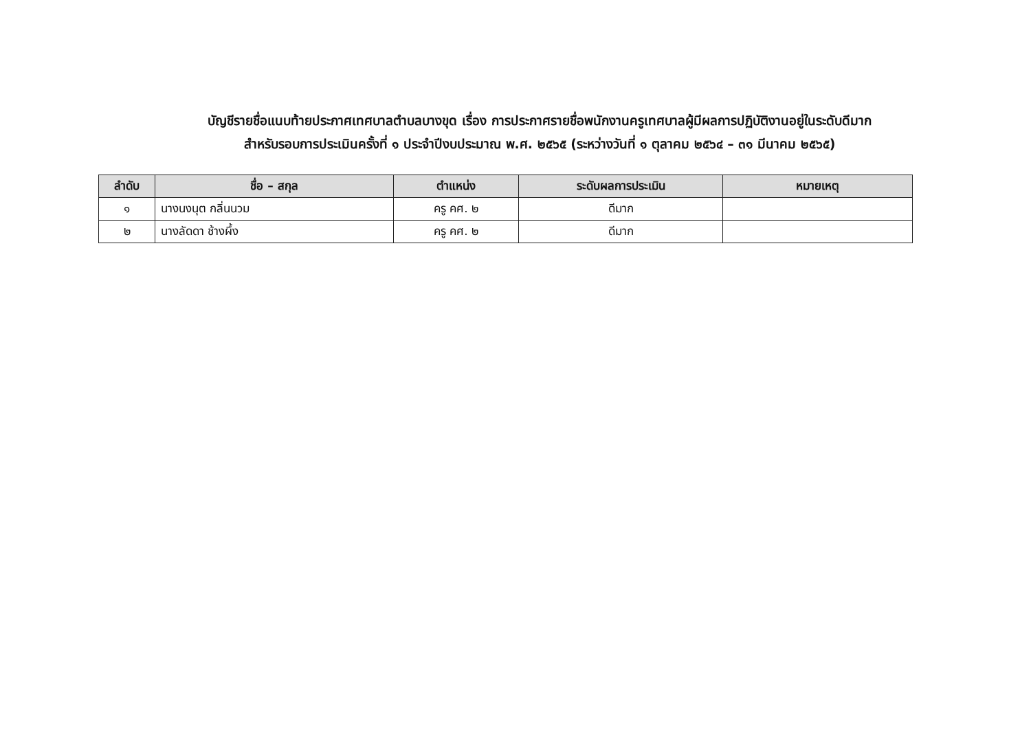บัญชีรายชื่อแนบท้ายประกาศเทศบาลตำบลบางขุด เรื่อง การประกาศรายชื่อพนักงานครูเทศบาลผู้มีผลการปฏิบัติงานอยู่ในระดับดีมาก
สำหรับรอบการประเมินครั้งที่ ๑ ประจำปีงบประมาณ พ.ศ. ๒๕๖๕ (ระหว่างวันที่ ๑ ตุลาคม ๒๕๖๔ – ๓๑ มีนาคม ๒๕๖๕)
| ลำดับ | ชื่อ – สกุล | ตำแหน่ง | ระดับผลการประเมิน | หมายเหตุ |
| --- | --- | --- | --- | --- |
| ๑ | นางนงนุต กลิ่นนวม | ครู คศ. ๒ | ดีมาก | |
| ๒ | นางลัดดา ช้างผึ้ง | ครู คศ. ๒ | ดีมาก | |